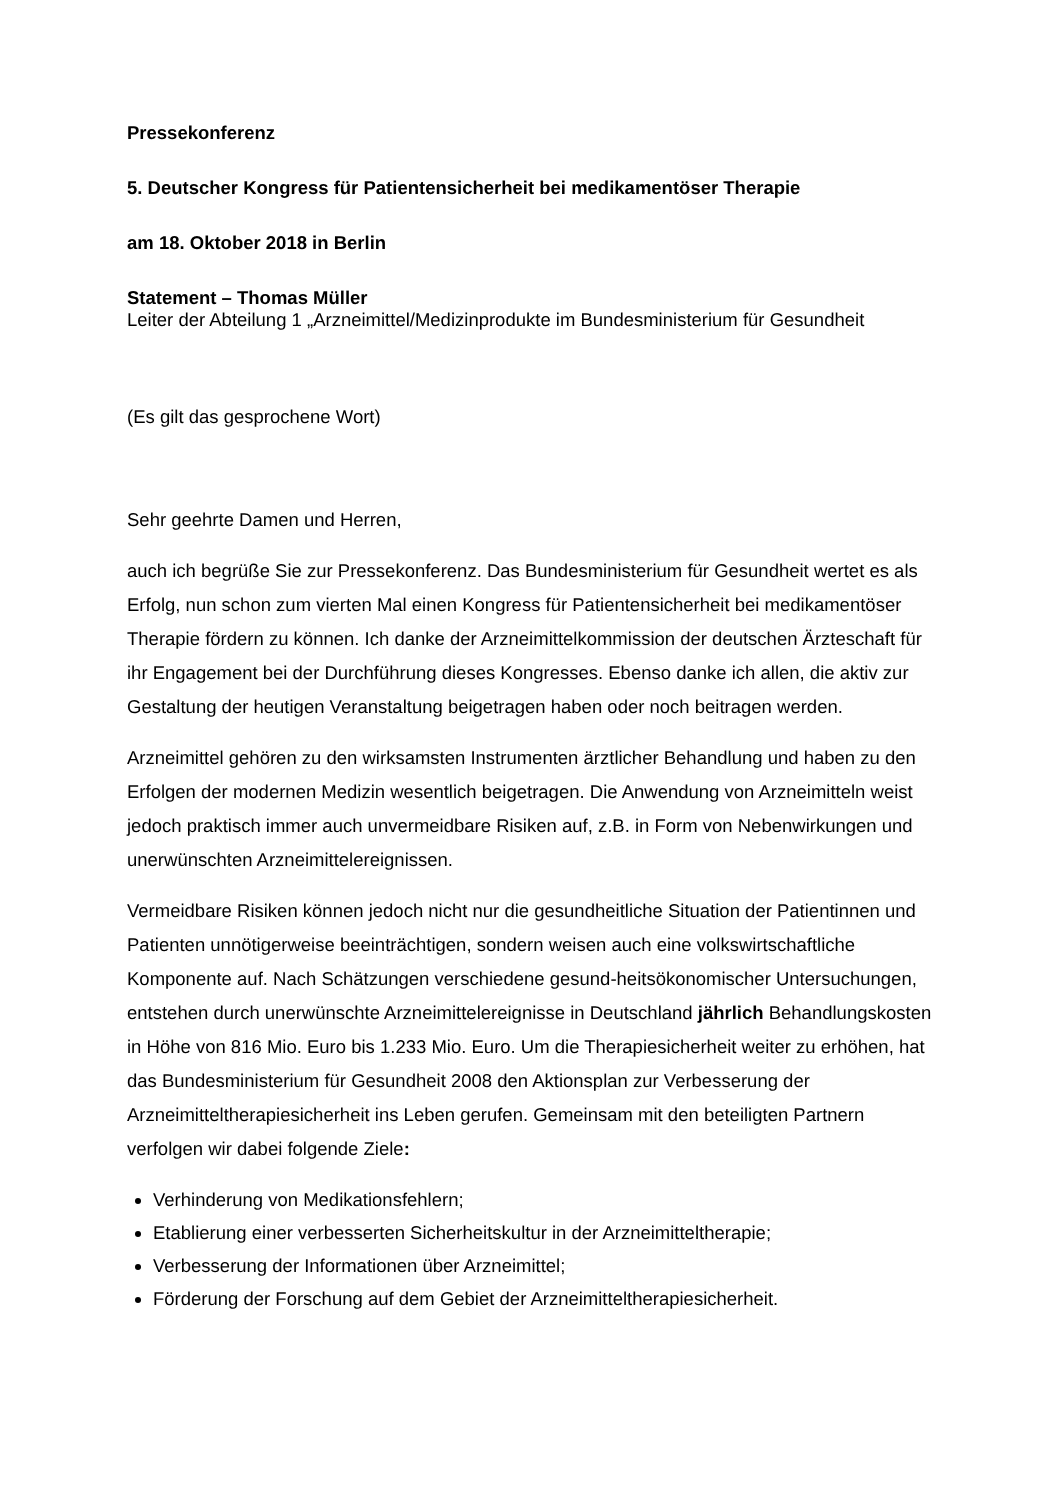Pressekonferenz
5. Deutscher Kongress für Patientensicherheit bei medikamentöser Therapie
am 18. Oktober 2018 in Berlin
Statement – Thomas Müller
Leiter der Abteilung 1 „Arzneimittel/Medizinprodukte im Bundesministerium für Gesundheit
(Es gilt das gesprochene Wort)
Sehr geehrte Damen und Herren,
auch ich begrüße Sie zur Pressekonferenz. Das Bundesministerium für Gesundheit wertet es als Erfolg, nun schon zum vierten Mal einen Kongress für Patientensicherheit bei medikamentöser Therapie fördern zu können. Ich danke der Arzneimittelkommission der deutschen Ärzteschaft für ihr Engagement bei der Durchführung dieses Kongresses. Ebenso danke ich allen, die aktiv zur Gestaltung der heutigen Veranstaltung beigetragen haben oder noch beitragen werden.
Arzneimittel gehören zu den wirksamsten Instrumenten ärztlicher Behandlung und haben zu den Erfolgen der modernen Medizin wesentlich beigetragen. Die Anwendung von Arzneimitteln weist jedoch praktisch immer auch unvermeidbare Risiken auf, z.B. in Form von Nebenwirkungen und unerwünschten Arzneimittelereignissen.
Vermeidbare Risiken können jedoch nicht nur die gesundheitliche Situation der Patientinnen und Patienten unnötigerweise beeinträchtigen, sondern weisen auch eine volkswirtschaftliche Komponente auf. Nach Schätzungen verschiedene gesund-heitsökonomischer Untersuchungen, entstehen durch unerwünschte Arzneimittelereignisse in Deutschland jährlich Behandlungskosten in Höhe von 816 Mio. Euro bis 1.233 Mio. Euro. Um die Therapiesicherheit weiter zu erhöhen, hat das Bundesministerium für Gesundheit 2008 den Aktionsplan zur Verbesserung der Arzneimitteltherapiesicherheit ins Leben gerufen. Gemeinsam mit den beteiligten Partnern verfolgen wir dabei folgende Ziele:
Verhinderung von Medikationsfehlern;
Etablierung einer verbesserten Sicherheitskultur in der Arzneimitteltherapie;
Verbesserung der Informationen über Arzneimittel;
Förderung der Forschung auf dem Gebiet der Arzneimitteltherapiesicherheit.